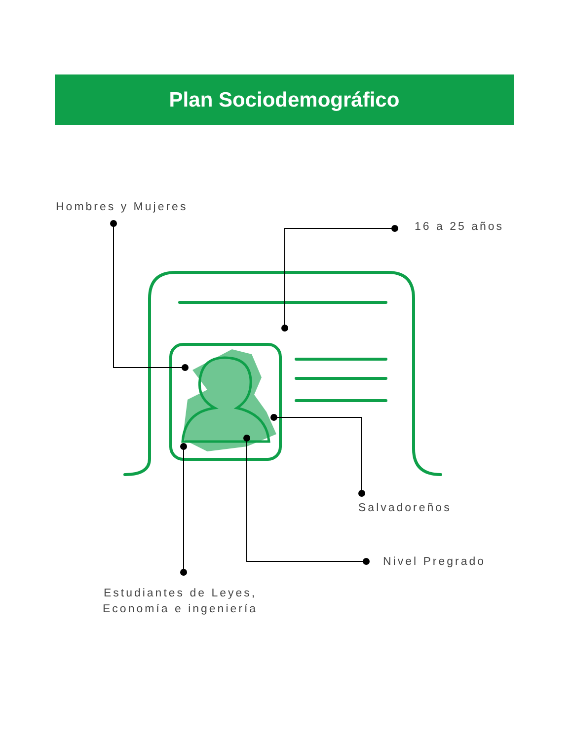Plan Sociodemográfico
Hombres y Mujeres
16 a 25 años
Salvadoreños
Nivel Pregrado
Estudiantes de Leyes,
Economía e ingeniería